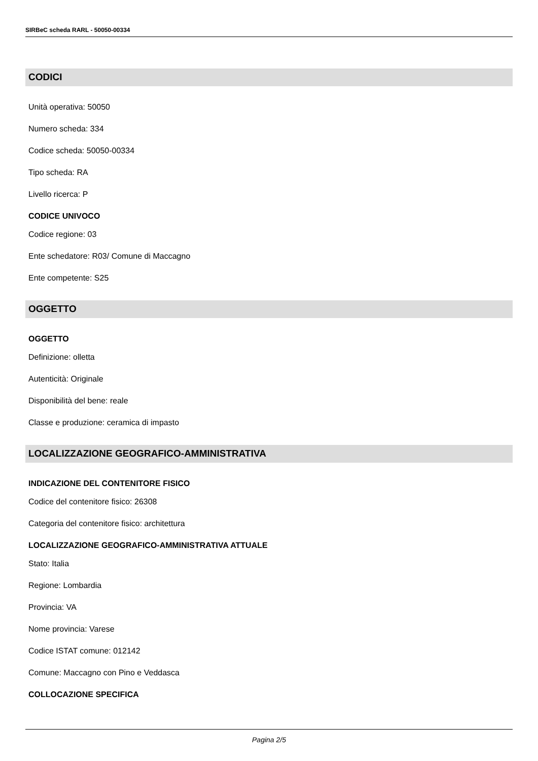SIRBeC scheda RARL - 50050-00334
CODICI
Unità operativa: 50050
Numero scheda: 334
Codice scheda: 50050-00334
Tipo scheda: RA
Livello ricerca: P
CODICE UNIVOCO
Codice regione: 03
Ente schedatore: R03/ Comune di Maccagno
Ente competente: S25
OGGETTO
OGGETTO
Definizione: olletta
Autenticità: Originale
Disponibilità del bene: reale
Classe e produzione: ceramica di impasto
LOCALIZZAZIONE GEOGRAFICO-AMMINISTRATIVA
INDICAZIONE DEL CONTENITORE FISICO
Codice del contenitore fisico: 26308
Categoria del contenitore fisico: architettura
LOCALIZZAZIONE GEOGRAFICO-AMMINISTRATIVA ATTUALE
Stato: Italia
Regione: Lombardia
Provincia: VA
Nome provincia: Varese
Codice ISTAT comune: 012142
Comune: Maccagno con Pino e Veddasca
COLLOCAZIONE SPECIFICA
Pagina 2/5